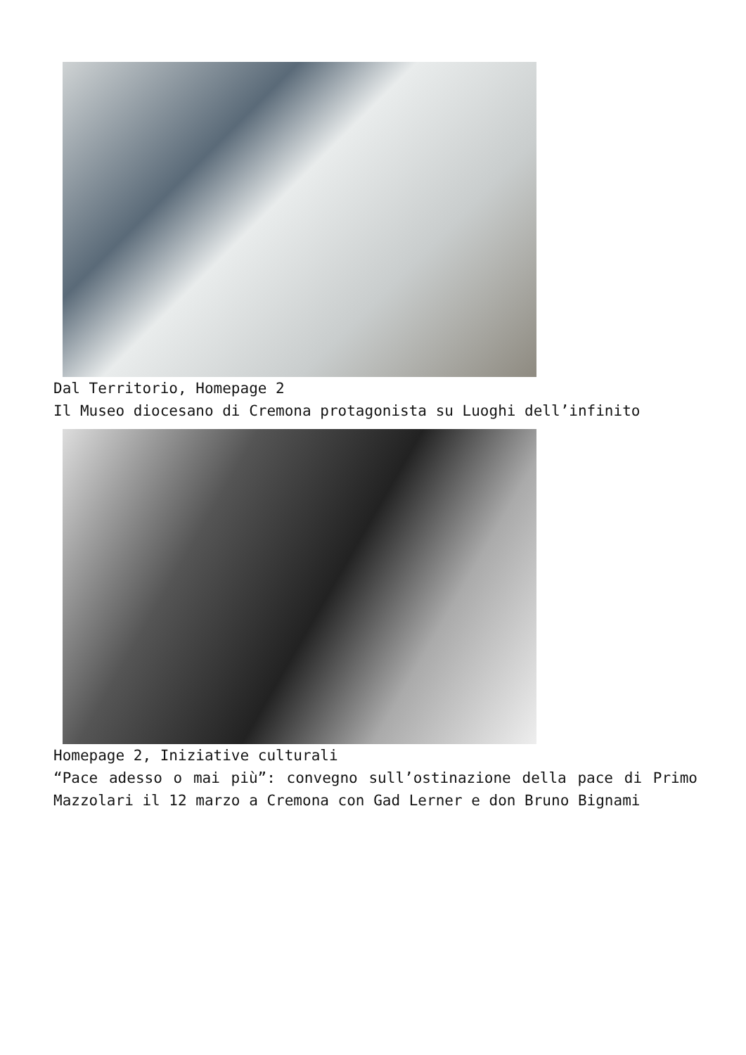Dal Territorio, Homepage 2
Il Museo diocesano di Cremona protagonista su Luoghi dell’infinito
Homepage 2, Iniziative culturali
“Pace adesso o mai più”: convegno sull’ostinazione della pace di Primo Mazzolari il 12 marzo a Cremona con Gad Lerner e don Bruno Bignami